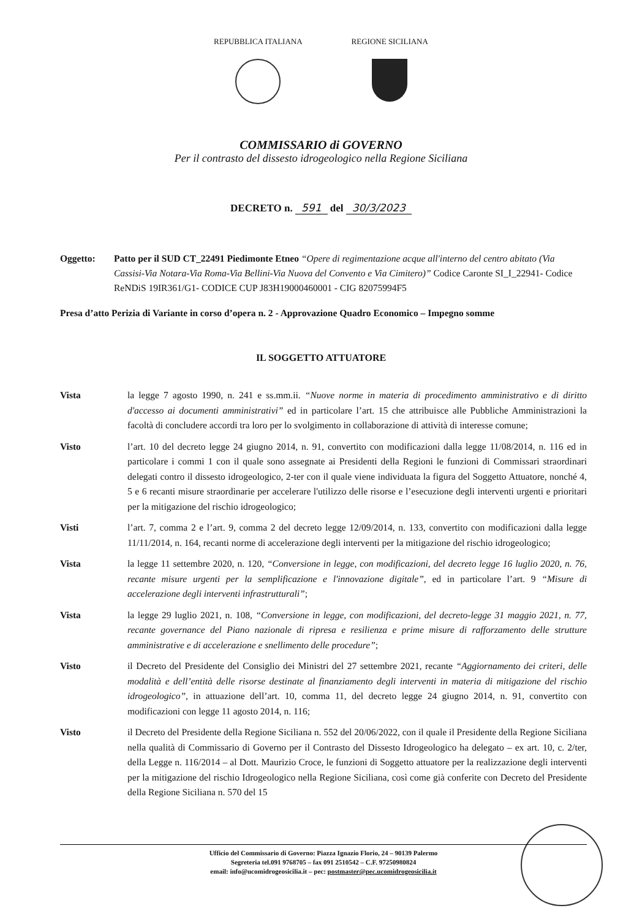REPUBBLICA ITALIANA REGIONE SICILIANA
COMMISSARIO di GOVERNO
Per il contrasto del dissesto idrogeologico nella Regione Siciliana
DECRETO n. 591 del 30/3/2023
Oggetto: Patto per il SUD CT_22491 Piedimonte Etneo “Opere di regimentazione acque all'interno del centro abitato (Via Cassisi-Via Notara-Via Roma-Via Bellini-Via Nuova del Convento e Via Cimitero)” Codice Caronte SI_I_22941- Codice ReNDiS 19IR361/G1- CODICE CUP J83H19000460001 - CIG 82075994F5
Presa d’atto Perizia di Variante in corso d’opera n. 2 - Approvazione Quadro Economico – Impegno somme
IL SOGGETTO ATTUATORE
Vista la legge 7 agosto 1990, n. 241 e ss.mm.ii. “Nuove norme in materia di procedimento amministrativo e di diritto d'accesso ai documenti amministrativi” ed in particolare l’art. 15 che attribuisce alle Pubbliche Amministrazioni la facoltà di concludere accordi tra loro per lo svolgimento in collaborazione di attività di interesse comune;
Visto l’art. 10 del decreto legge 24 giugno 2014, n. 91, convertito con modificazioni dalla legge 11/08/2014, n. 116 ed in particolare i commi 1 con il quale sono assegnate ai Presidenti della Regioni le funzioni di Commissari straordinari delegati contro il dissesto idrogeologico, 2-ter con il quale viene individuata la figura del Soggetto Attuatore, nonché 4, 5 e 6 recanti misure straordinarie per accelerare l'utilizzo delle risorse e l’esecuzione degli interventi urgenti e prioritari per la mitigazione del rischio idrogeologico;
Visti l’art. 7, comma 2 e l’art. 9, comma 2 del decreto legge 12/09/2014, n. 133, convertito con modificazioni dalla legge 11/11/2014, n. 164, recanti norme di accelerazione degli interventi per la mitigazione del rischio idrogeologico;
Vista la legge 11 settembre 2020, n. 120, “Conversione in legge, con modificazioni, del decreto legge 16 luglio 2020, n. 76, recante misure urgenti per la semplificazione e l'innovazione digitale”, ed in particolare l’art. 9 “Misure di accelerazione degli interventi infrastrutturali”;
Vista la legge 29 luglio 2021, n. 108, “Conversione in legge, con modificazioni, del decreto-legge 31 maggio 2021, n. 77, recante governance del Piano nazionale di ripresa e resilienza e prime misure di rafforzamento delle strutture amministrative e di accelerazione e snellimento delle procedure”;
Visto il Decreto del Presidente del Consiglio dei Ministri del 27 settembre 2021, recante “Aggiornamento dei criteri, delle modalità e dell’entità delle risorse destinate al finanziamento degli interventi in materia di mitigazione del rischio idrogeologico”, in attuazione dell’art. 10, comma 11, del decreto legge 24 giugno 2014, n. 91, convertito con modificazioni con legge 11 agosto 2014, n. 116;
Visto il Decreto del Presidente della Regione Siciliana n. 552 del 20/06/2022, con il quale il Presidente della Regione Siciliana nella qualità di Commissario di Governo per il Contrasto del Dissesto Idrogeologico ha delegato – ex art. 10, c. 2/ter, della Legge n. 116/2014 – al Dott. Maurizio Croce, le funzioni di Soggetto attuatore per la realizzazione degli interventi per la mitigazione del rischio Idrogeologico nella Regione Siciliana, così come già conferite con Decreto del Presidente della Regione Siciliana n. 570 del 15
Ufficio del Commissario di Governo: Piazza Ignazio Florio, 24 – 90139 Palermo
Segreteria tel.091 9768705 – fax 091 2510542 – C.F. 97250980824
email: info@ucomidrogeosicilia.it – pec: postmaster@pec.ucomidrogeosicilia.it